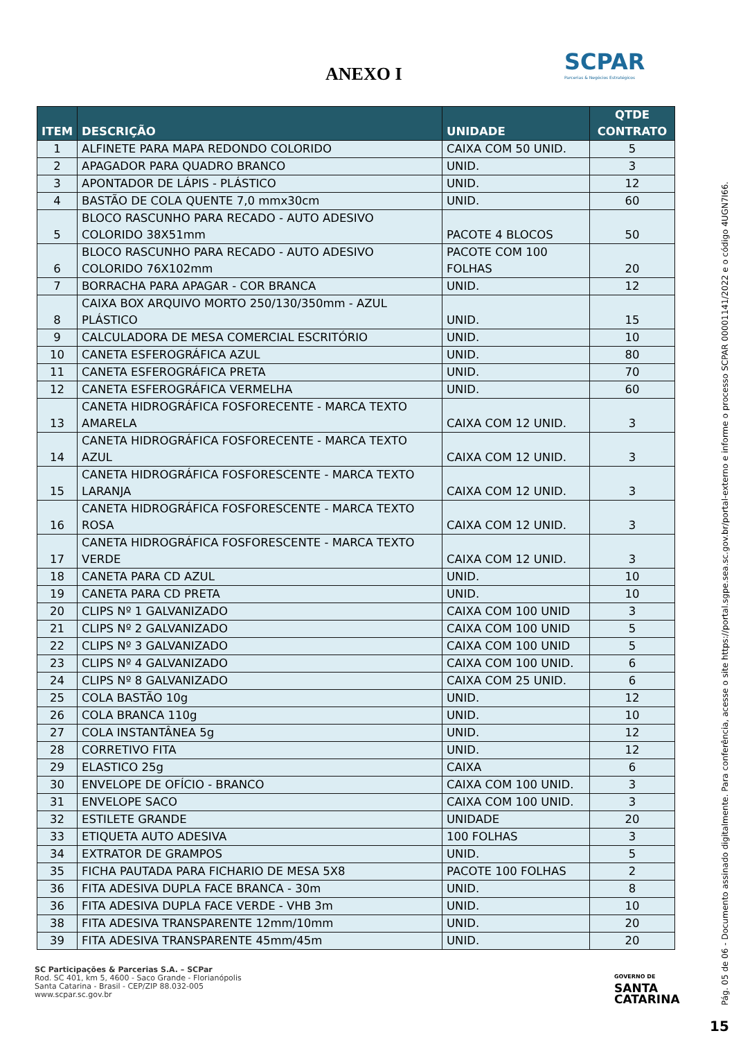ANEXO I
SCPAR
Parcerias & Negócios Estratégicos
| ITEM | DESCRIÇÃO | UNIDADE | QTDE CONTRATO |
| --- | --- | --- | --- |
| 1 | ALFINETE PARA MAPA REDONDO COLORIDO | CAIXA COM 50 UNID. | 5 |
| 2 | APAGADOR PARA QUADRO BRANCO | UNID. | 3 |
| 3 | APONTADOR DE LÁPIS - PLÁSTICO | UNID. | 12 |
| 4 | BASTÃO DE COLA QUENTE 7,0 mmx30cm | UNID. | 60 |
| 5 | BLOCO RASCUNHO PARA RECADO - AUTO ADESIVO COLORIDO 38X51mm | PACOTE 4 BLOCOS | 50 |
| 6 | BLOCO RASCUNHO PARA RECADO - AUTO ADESIVO COLORIDO 76X102mm | PACOTE COM 100 FOLHAS | 20 |
| 7 | BORRACHA PARA APAGAR - COR BRANCA | UNID. | 12 |
| 8 | CAIXA BOX ARQUIVO MORTO 250/130/350mm - AZUL PLÁSTICO | UNID. | 15 |
| 9 | CALCULADORA DE MESA COMERCIAL ESCRITÓRIO | UNID. | 10 |
| 10 | CANETA ESFEROGRÁFICA AZUL | UNID. | 80 |
| 11 | CANETA ESFEROGRÁFICA PRETA | UNID. | 70 |
| 12 | CANETA ESFEROGRÁFICA VERMELHA | UNID. | 60 |
| 13 | CANETA HIDROGRÁFICA FOSFORECENTE - MARCA TEXTO AMARELA | CAIXA COM 12 UNID. | 3 |
| 14 | CANETA HIDROGRÁFICA FOSFORECENTE - MARCA TEXTO AZUL | CAIXA COM 12 UNID. | 3 |
| 15 | CANETA HIDROGRÁFICA FOSFORESCENTE - MARCA TEXTO LARANJA | CAIXA COM 12 UNID. | 3 |
| 16 | CANETA HIDROGRÁFICA FOSFORESCENTE - MARCA TEXTO ROSA | CAIXA COM 12 UNID. | 3 |
| 17 | CANETA HIDROGRÁFICA FOSFORESCENTE - MARCA TEXTO VERDE | CAIXA COM 12 UNID. | 3 |
| 18 | CANETA PARA CD AZUL | UNID. | 10 |
| 19 | CANETA PARA CD PRETA | UNID. | 10 |
| 20 | CLIPS Nº 1 GALVANIZADO | CAIXA COM 100 UNID | 3 |
| 21 | CLIPS Nº 2 GALVANIZADO | CAIXA COM 100 UNID | 5 |
| 22 | CLIPS Nº 3 GALVANIZADO | CAIXA COM 100 UNID | 5 |
| 23 | CLIPS Nº 4 GALVANIZADO | CAIXA COM 100 UNID. | 6 |
| 24 | CLIPS Nº 8 GALVANIZADO | CAIXA COM 25 UNID. | 6 |
| 25 | COLA BASTÃO 10g | UNID. | 12 |
| 26 | COLA BRANCA 110g | UNID. | 10 |
| 27 | COLA INSTANTÂNEA 5g | UNID. | 12 |
| 28 | CORRETIVO FITA | UNID. | 12 |
| 29 | ELASTICO 25g | CAIXA | 6 |
| 30 | ENVELOPE DE OFÍCIO - BRANCO | CAIXA COM 100 UNID. | 3 |
| 31 | ENVELOPE SACO | CAIXA COM 100 UNID. | 3 |
| 32 | ESTILETE GRANDE | UNIDADE | 20 |
| 33 | ETIQUETA AUTO ADESIVA | 100 FOLHAS | 3 |
| 34 | EXTRATOR DE GRAMPOS | UNID. | 5 |
| 35 | FICHA PAUTADA PARA FICHARIO DE MESA 5X8 | PACOTE 100 FOLHAS | 2 |
| 36 | FITA ADESIVA DUPLA FACE BRANCA - 30m | UNID. | 8 |
| 36 | FITA ADESIVA DUPLA FACE VERDE - VHB 3m | UNID. | 10 |
| 38 | FITA ADESIVA TRANSPARENTE 12mm/10mm | UNID. | 20 |
| 39 | FITA ADESIVA TRANSPARENTE 45mm/45m | UNID. | 20 |
SC Participações & Parcerias S.A. – SCPar
Rod. SC 401, km 5, 4600 - Saco Grande - Florianópolis
Santa Catarina - Brasil - CEP/ZIP 88.032-005
www.scpar.sc.gov.br
GOVERNO DE
SANTA
CATARINA
Pág. 05 de 06 - Documento assinado digitalmente. Para conferência, acesse o site https://portal.sgpe.sea.sc.gov.br/portal-externo e informe o processo SCPAR 00001141/2022 e o código 4UGN7I66.
15